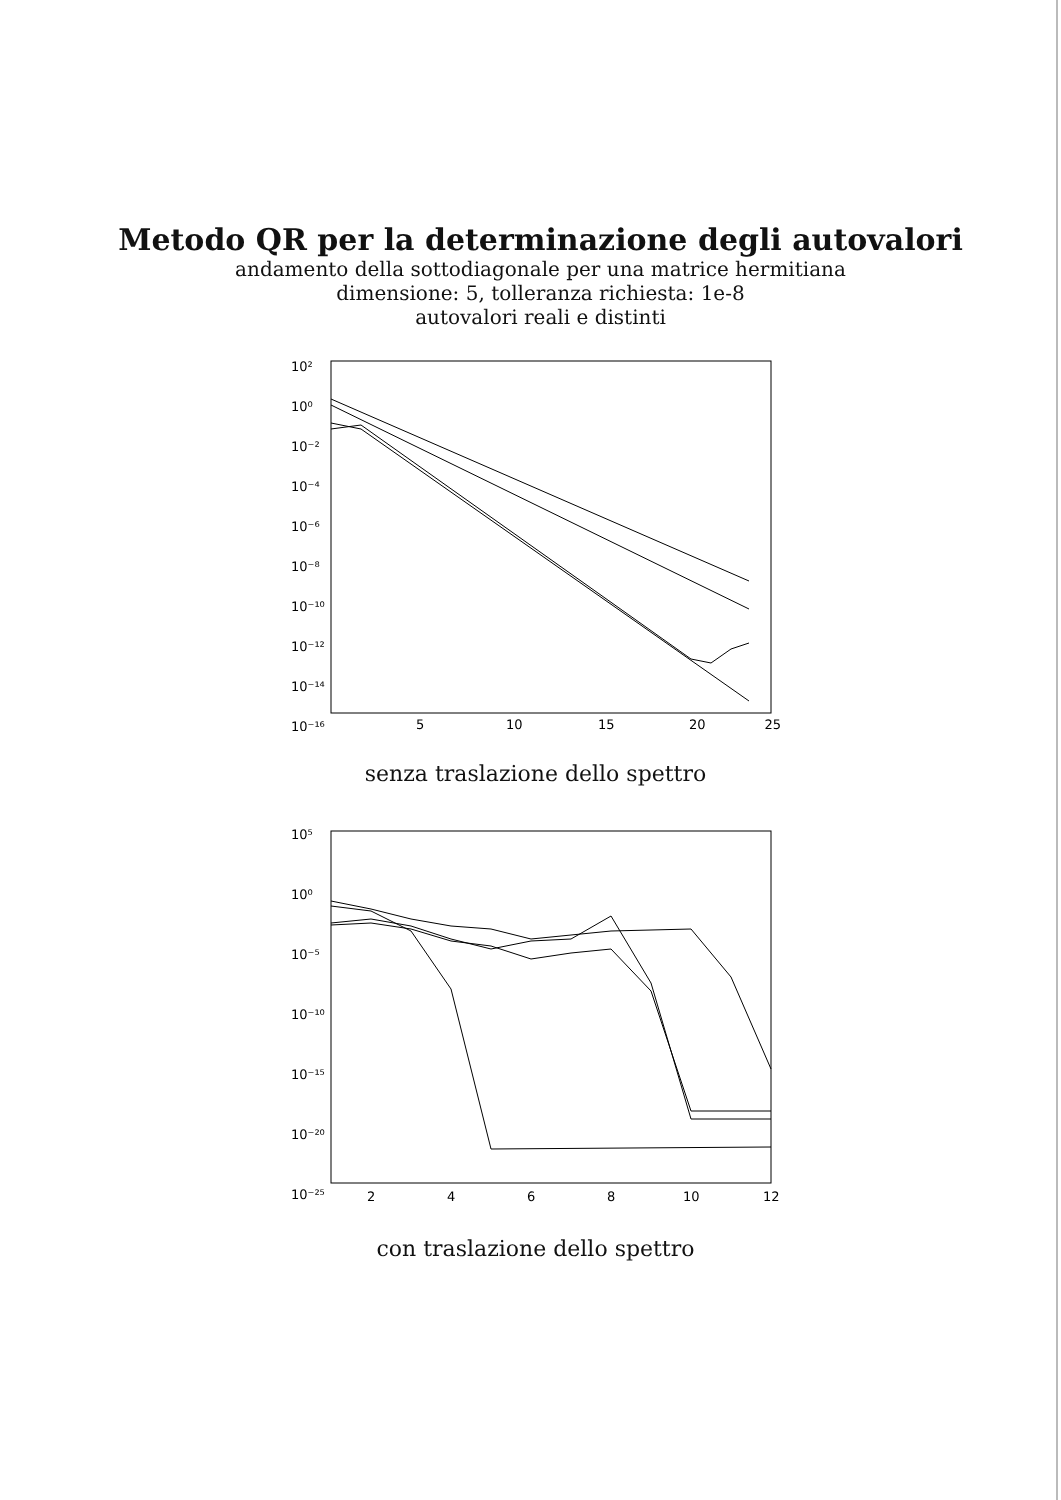Metodo QR per la determinazione degli autovalori
andamento della sottodiagonale per una matrice hermitiana
dimensione: 5, tolleranza richiesta: 1e-8
autovalori reali e distinti
10²
10⁰
10⁻²
10⁻⁴
10⁻⁶
10⁻⁸
10⁻¹⁰
10⁻¹²
10⁻¹⁴
10⁻¹⁶
5
10
15
20
25
senza traslazione dello spettro
10⁵
10⁰
10⁻⁵
10⁻¹⁰
10⁻¹⁵
10⁻²⁰
10⁻²⁵
2
4
6
8
10
12
con traslazione dello spettro